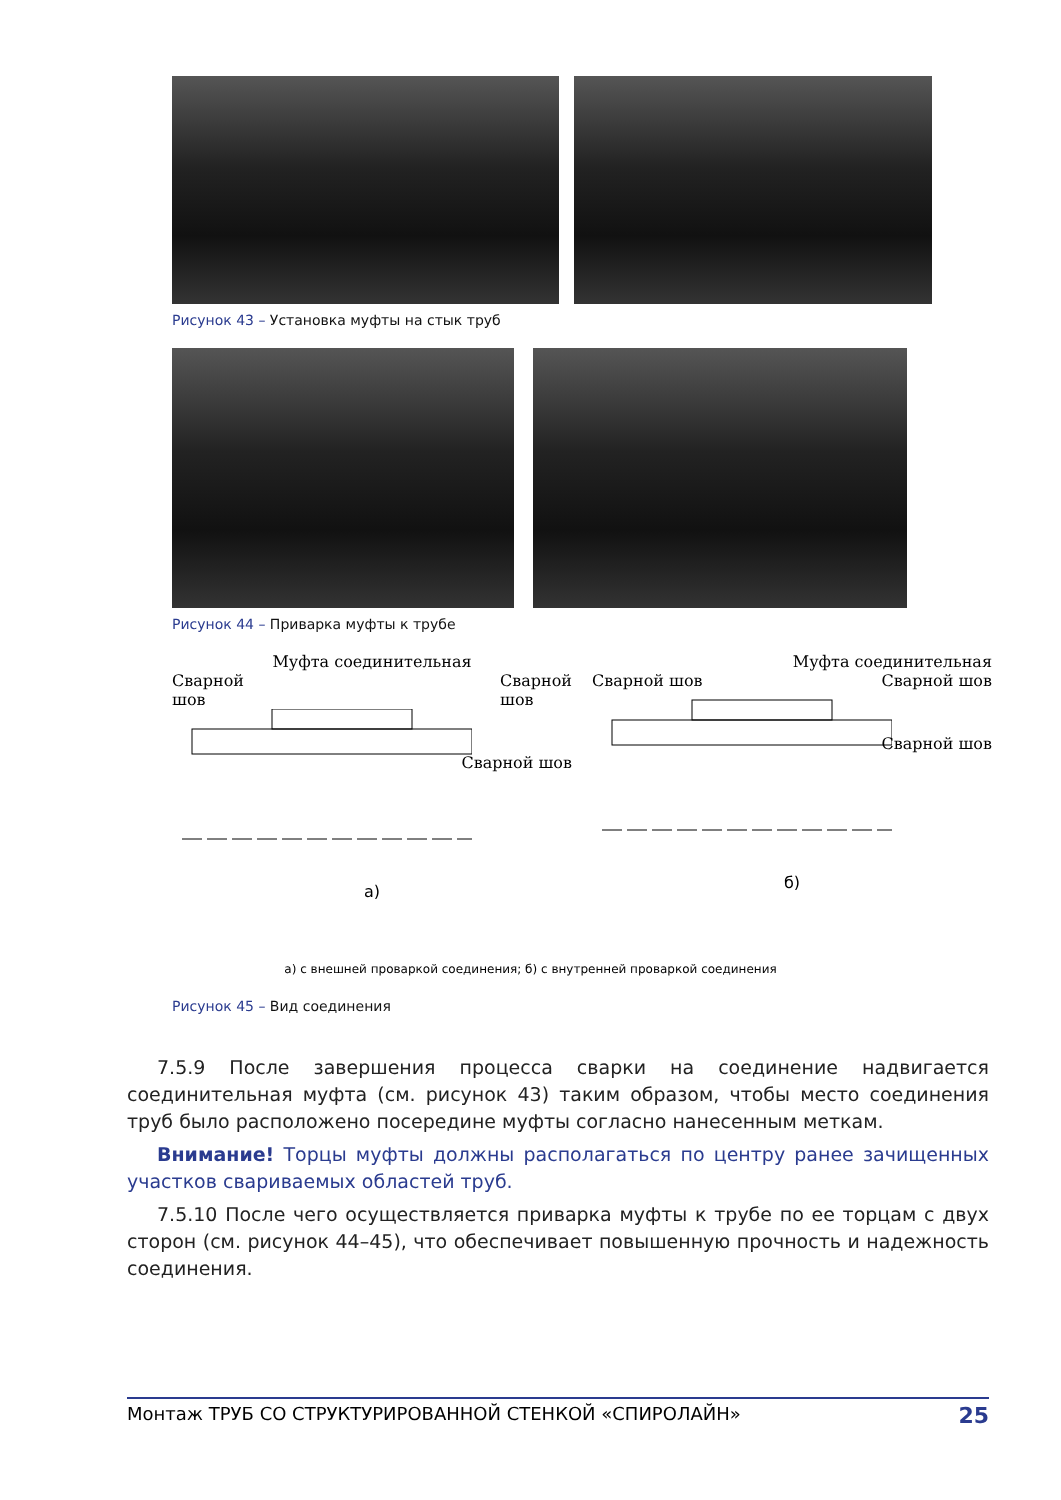Рисунок 43 – Установка муфты на стык труб
Рисунок 44 – Приварка муфты к трубе
Муфта соединительная
Сварной
шов Сварной
шов
Сварной шов
а)
Муфта соединительная
Сварной шов Сварной шов
Сварной шов
б)
а) с внешней проваркой соединения; б) с внутренней проваркой соединения
Рисунок 45 – Вид соединения
7.5.9 После завершения процесса сварки на соединение надвигается соединительная муфта (см. рисунок 43) таким образом, чтобы место соединения труб было расположено посередине муфты согласно нанесенным меткам.
Внимание! Торцы муфты должны располагаться по центру ранее зачищенных участков свариваемых областей труб.
7.5.10 После чего осуществляется приварка муфты к трубе по ее торцам с двух сторон (см. рисунок 44–45), что обеспечивает повышенную прочность и надежность соединения.
Монтаж ТРУБ СО СТРУКТУРИРОВАННОЙ СТЕНКОЙ «СПИРОЛАЙН» 25